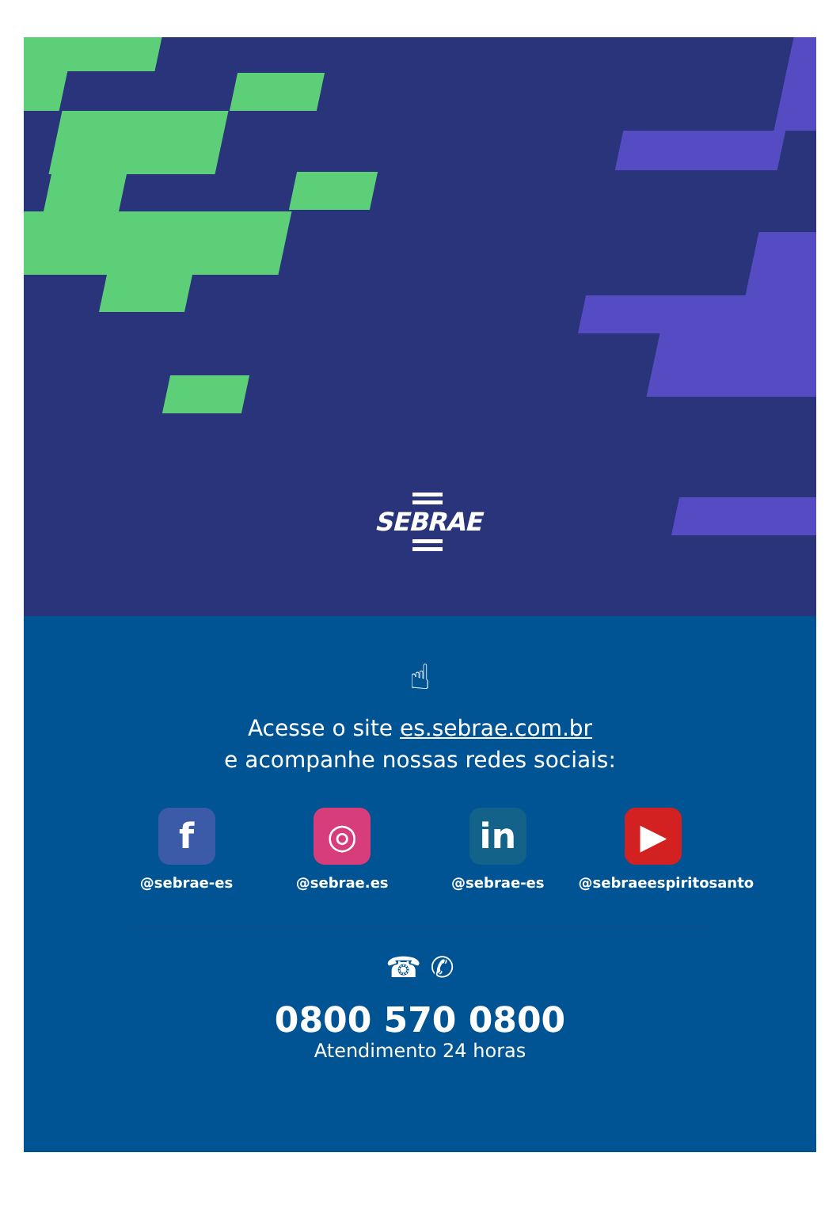SEBRAE
☝
Acesse o site es.sebrae.com.br
e acompanhe nossas redes sociais:
f
@sebrae-es
◎
@sebrae.es
in
@sebrae-es
▶
@sebraeespiritosanto
☎ ✆
0800 570 0800
Atendimento 24 horas